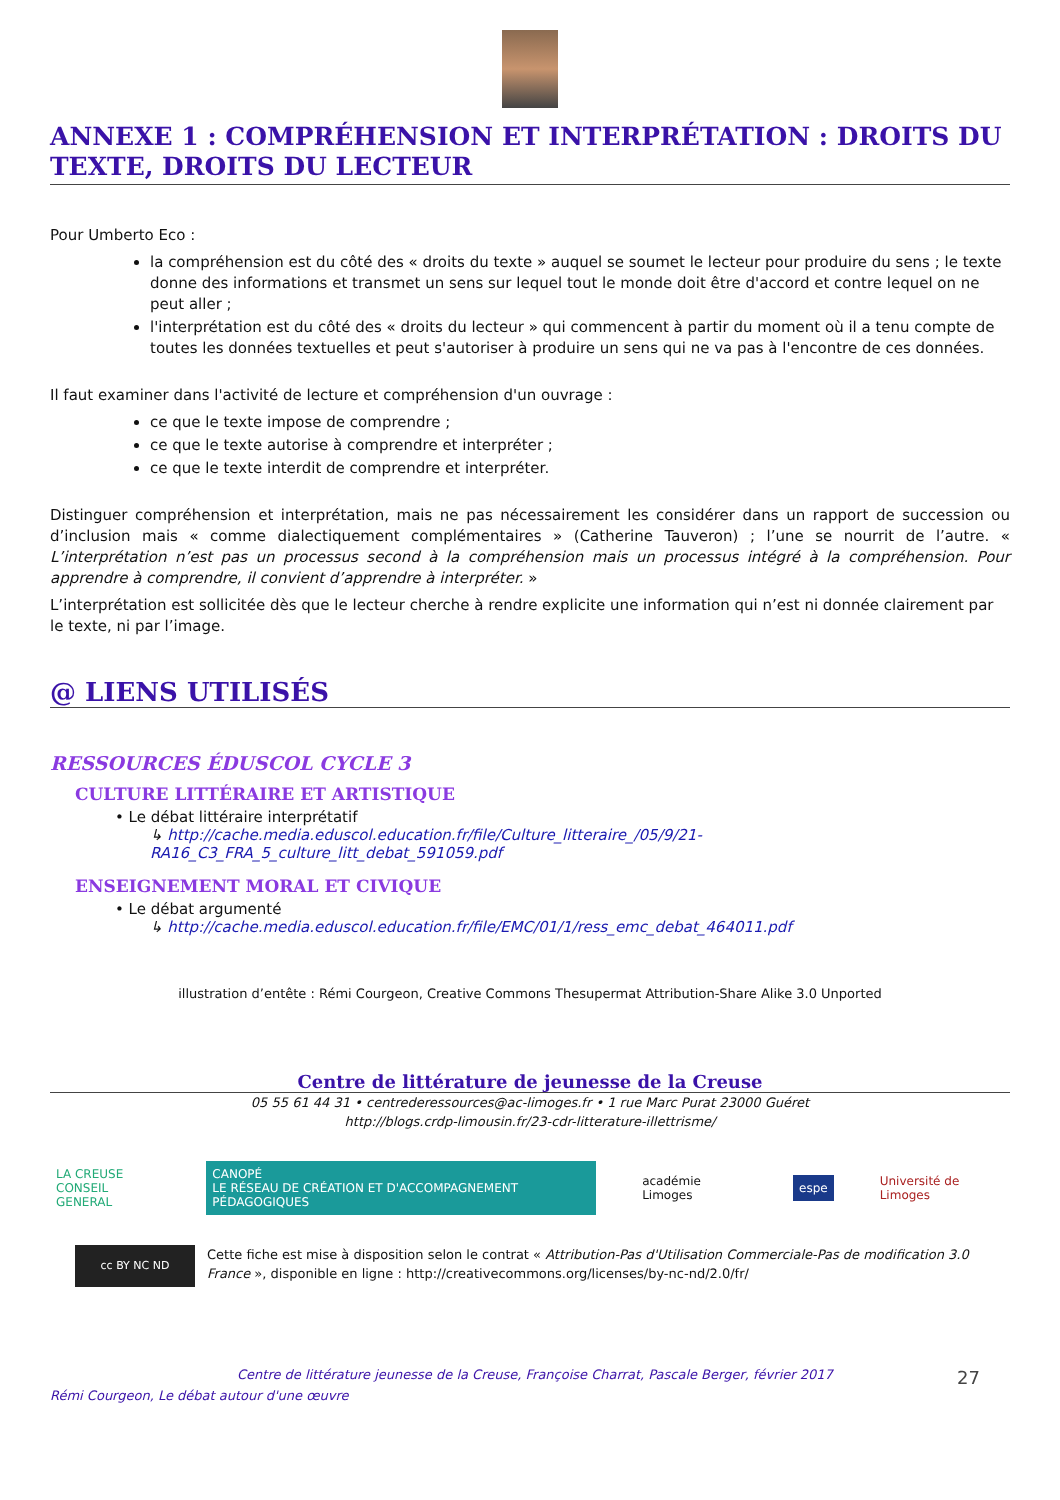ANNEXE 1 : COMPRÉHENSION ET INTERPRÉTATION : DROITS DU TEXTE, DROITS DU LECTEUR
Pour Umberto Eco :
la compréhension est du côté des « droits du texte » auquel se soumet le lecteur pour produire du sens ; le texte donne des informations et transmet un sens sur lequel tout le monde doit être d'accord et contre lequel on ne peut aller ;
l'interprétation est du côté des « droits du lecteur » qui commencent à partir du moment où il a tenu compte de toutes les données textuelles et peut s'autoriser à produire un sens qui ne va pas à l'encontre de ces données.
Il faut examiner dans l'activité de lecture et compréhension d'un ouvrage :
ce que le texte impose de comprendre ;
ce que le texte autorise à comprendre et interpréter ;
ce que le texte interdit de comprendre et interpréter.
Distinguer compréhension et interprétation, mais ne pas nécessairement les considérer dans un rapport de succession ou d’inclusion mais « comme dialectiquement complémentaires » (Catherine Tauveron) ; l’une se nourrit de l’autre. « L’interprétation n’est pas un processus second à la compréhension mais un processus intégré à la compréhension. Pour apprendre à comprendre, il convient d’apprendre à interpréter. »
L’interprétation est sollicitée dès que le lecteur cherche à rendre explicite une information qui n’est ni donnée clairement par le texte, ni par l’image.
@ LIENS UTILISÉS
RESSOURCES ÉDUSCOL CYCLE 3
CULTURE LITTÉRAIRE ET ARTISTIQUE
• Le débat littéraire interprétatif
↳ http://cache.media.eduscol.education.fr/file/Culture_litteraire_/05/9/21-RA16_C3_FRA_5_culture_litt_debat_591059.pdf
ENSEIGNEMENT MORAL ET CIVIQUE
• Le débat argumenté
↳ http://cache.media.eduscol.education.fr/file/EMC/01/1/ress_emc_debat_464011.pdf
illustration d’entête : Rémi Courgeon, Creative Commons Thesupermat Attribution-Share Alike 3.0 Unported
Centre de littérature de jeunesse de la Creuse
05 55 61 44 31 • centrederessources@ac-limoges.fr • 1 rue Marc Purat 23000 Guéret
http://blogs.crdp-limousin.fr/23-cdr-litterature-illettrisme/
LA CREUSE
CONSEIL GENERAL
CANOPÉ
LE RÉSEAU DE CRÉATION ET D'ACCOMPAGNEMENT PÉDAGOGIQUES
académie Limoges espe Université de Limoges
cc BY NC ND
Cette fiche est mise à disposition selon le contrat « Attribution-Pas d'Utilisation Commerciale-Pas de modification 3.0 France », disponible en ligne : http://creativecommons.org/licenses/by-nc-nd/2.0/fr/
Centre de littérature jeunesse de la Creuse, Françoise Charrat, Pascale Berger, février 2017 27
Rémi Courgeon, Le débat autour d'une œuvre